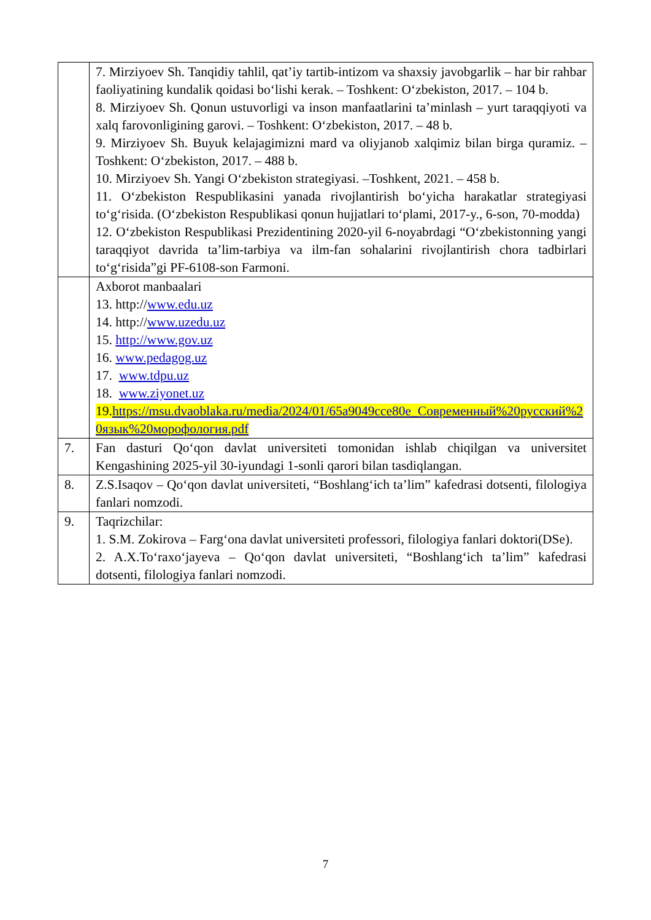| | 7. Mirziyoev Sh. Tanqidiy tahlil, qat’iy tartib-intizom va shaxsiy javobgarlik – har bir rahbar faoliyatining kundalik qoidasi bo‘lishi kerak. – Toshkent: O‘zbekiston, 2017. – 104 b. 8. Mirziyoev Sh. Qonun ustuvorligi va inson manfaatlarini ta’minlash – yurt taraqqiyoti va xalq farovonligining garovi. – Toshkent: O‘zbekiston, 2017. – 48 b. 9. Mirziyoev Sh. Buyuk kelajagimizni mard va oliyjanob xalqimiz bilan birga quramiz. – Toshkent: O‘zbekiston, 2017. – 488 b. 10. Mirziyoev Sh. Yangi O‘zbekiston strategiyasi. –Toshkent, 2021. – 458 b. 11. O‘zbekiston Respublikasini yanada rivojlantirish bo‘yicha harakatlar strategiyasi to‘g‘risida. (O‘zbekiston Respublikasi qonun hujjatlari to‘plami, 2017-y., 6-son, 70-modda) 12. O‘zbekiston Respublikasi Prezidentining 2020-yil 6-noyabrdagi “O‘zbekistonning yangi taraqqiyot davrida ta’lim-tarbiya va ilm-fan sohalarini rivojlantirish chora tadbirlari to‘g‘risida”gi PF-6108-son Farmoni. |
| | Axborot manbaalari 13. http:// www.edu.uz 14. http:// www.uzedu.uz 15. http://www.gov.uz 16. www.pedagog.uz 17. www.tdpu.uz 18. www.ziyonet.uz 19. https://msu.dvaoblaka.ru/media/2024/01/65a9049cce80e_Современный%20русский%20язык%20морофология.pdf |
| 7. | Fan dasturi Qo‘qon davlat universiteti tomonidan ishlab chiqilgan va universitet Kengashining 2025-yil 30-iyundagi 1-sonli qarori bilan tasdiqlangan. |
| 8. | Z.S.Isaqov – Qo‘qon davlat universiteti, “Boshlang‘ich ta’lim” kafedrasi dotsenti, filologiya fanlari nomzodi. |
| 9. | Taqrizchilar: 1. S.M. Zokirova – Farg‘ona davlat universiteti professori, filologiya fanlari doktori(DSe). 2. A.X.To‘raxo‘jayeva – Qo‘qon davlat universiteti, “Boshlang‘ich ta’lim” kafedrasi dotsenti, filologiya fanlari nomzodi. |
7